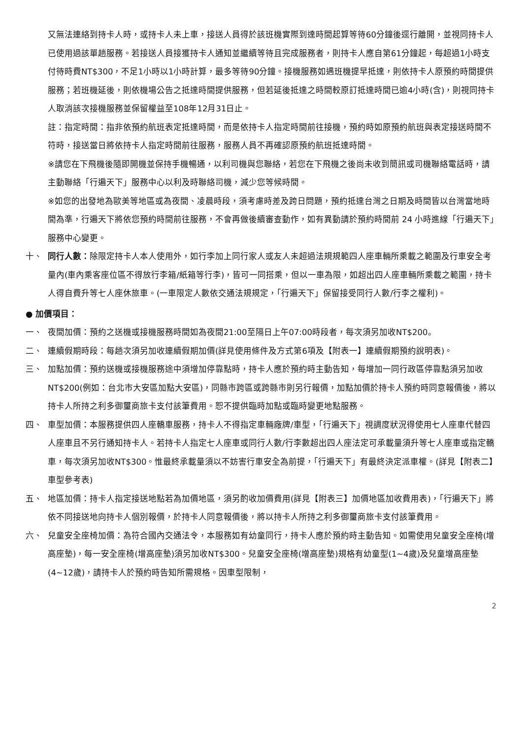又無法連絡到持卡人時，或持卡人未上車，接送人員得於該班機實際到達時間起算等待60分鐘後逕行離開，並視同持卡人已使用過該單趟服務。若接送人員接獲持卡人通知並繼續等待且完成服務者，則持卡人應自第61分鐘起，每超過1小時支付待時費NT$300，不足1小時以1小時計算，最多等待90分鐘。接機服務如遇班機提早抵達，則依持卡人原預約時間提供服務；若班機延後，則依機場公告之抵達時間提供服務，但若延後抵達之時間較原訂抵達時間已逾4小時(含)，則視同持卡人取消該次接機服務並保留權益至108年12月31日止。
註：指定時間：指非依預約航班表定抵達時間，而是依持卡人指定時間前往接機，預約時如原預約航班與表定接送時間不符時，接送當日將依持卡人指定時間前往服務，服務人員不再確認原預約航班抵達時間。
※請您在下飛機後隨即開機並保持手機暢通，以利司機與您聯絡，若您在下飛機之後尚未收到簡訊或司機聯絡電話時，請主動聯絡「行遍天下」服務中心以利及時聯絡司機，減少您等候時間。
※如您的出發地為歐美等地區或為夜間、凌晨時段，須考慮時差及跨日問題，預約抵達台灣之日期及時間皆以台灣當地時間為準，行遍天下將依您預約時間前往服務，不會再做後續審查動作，如有異動請於預約時間前 24 小時進線「行遍天下」服務中心變更。
十、 同行人數：除限定持卡人本人使用外，如行李加上同行家人或友人未超過法規規範四人座車輛所乘載之範圍及行車安全考量內(車內乘客座位區不得放行李箱/紙箱等行李)，皆可一同搭乘，但以一車為限，如超出四人座車輛所乘載之範圍，持卡人得自費升等七人座休旅車。(一車限定人數依交通法規規定，「行遍天下」保留接受同行人數/行李之權利)。
● 加價項目：
一、 夜間加價：預約之送機或接機服務時間如為夜間21:00至隔日上午07:00時段者，每次須另加收NT$200。
二、 連續假期時段：每趟次須另加收連續假期加價(詳見使用條件及方式第6項及【附表一】連續假期預約說明表)。
三、 加點加價：預約送機或接機服務途中須增加停靠點時，持卡人應於預約時主動告知，每增加一同行政區停靠點須另加收NT$200(例如：台北市大安區加點大安區)，同縣市跨區或跨縣市則另行報價，加點加價於持卡人預約時同意報價後，將以持卡人所持之利多御璽商旅卡支付該筆費用。恕不提供臨時加點或臨時變更地點服務。
四、 車型加價：本服務提供四人座轎車服務，持卡人不得指定車輛廠牌/車型，「行遍天下」視調度狀況得使用七人座車代替四人座車且不另行通知持卡人。若持卡人指定七人座車或同行人數/行李數超出四人座法定可承載量須升等七人座車或指定轎車，每次須另加收NT$300。惟最終承載量須以不妨害行車安全為前提，「行遍天下」有最終決定派車權。(詳見【附表二】車型參考表)
五、 地區加價：持卡人指定接送地點若為加價地區，須另酌收加價費用(詳見【附表三】加價地區加收費用表)，「行遍天下」將依不同接送地向持卡人個別報價，於持卡人同意報價後，將以持卡人所持之利多御璽商旅卡支付該筆費用。
六、 兒童安全座椅加價：為符合國內交通法令，本服務如有幼童同行，持卡人應於預約時主動告知。如需使用兒童安全座椅(增高座墊)，每一安全座椅(增高座墊)須另加收NT$300。兒童安全座椅(增高座墊)規格有幼童型(1~4歲)及兒童增高座墊(4~12歲)，請持卡人於預約時告知所需規格。因車型限制，
2